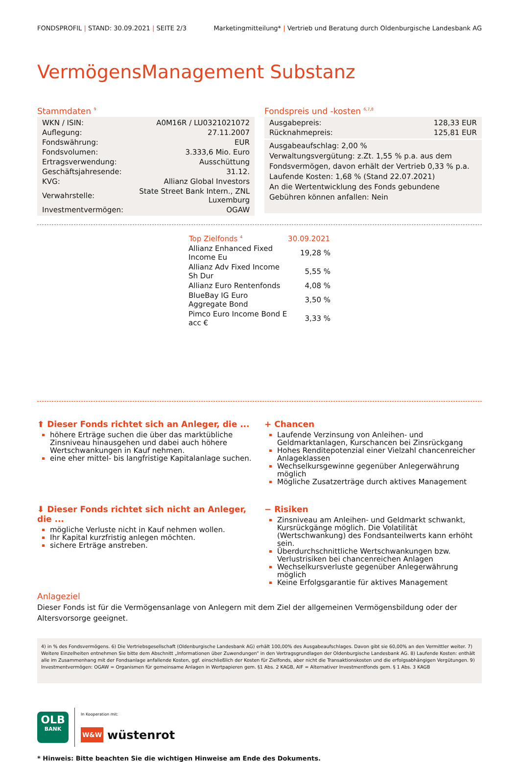FONDSPROFIL | STAND: 30.09.2021 | SEITE 2/3 Marketingmitteilung* | Vertrieb und Beratung durch Oldenburgische Landesbank AG
VermögensManagement Substanz
Stammdaten <sup>9</sup>
| WKN / ISIN: | A0M16R / LU0321021072 |
| Auflegung: | 27.11.2007 |
| Fondswährung: | EUR |
| Fondsvolumen: | 3.333,6 Mio. Euro |
| Ertragsverwendung: | Ausschüttung |
| Geschäftsjahresende: | 31.12. |
| KVG: | Allianz Global Investors |
| Verwahrstelle: | State Street Bank Intern., ZNL Luxemburg |
| Investmentvermögen: | OGAW |
Fondspreis und -kosten <sup>6,7,8</sup>
| Ausgabepreis: | 128,33 EUR |
| Rücknahmepreis: | 125,81 EUR |
Ausgabeaufschlag: 2,00 %
Verwaltungsvergütung: z.Zt. 1,55 % p.a. aus dem Fondsvermögen, davon erhält der Vertrieb 0,33 % p.a.
Laufende Kosten: 1,68 % (Stand 22.07.2021)
An die Wertentwicklung des Fonds gebundene Gebühren können anfallen: Nein
| Top Zielfonds <sup>4</sup> | 30.09.2021 |
| --- | --- |
| Allianz Enhanced Fixed Income Eu | 19,28 % |
| Allianz Adv Fixed Income Sh Dur | 5,55 % |
| Allianz Euro Rentenfonds | 4,08 % |
| BlueBay IG Euro Aggregate Bond | 3,50 % |
| Pimco Euro Income Bond E acc € | 3,33 % |
⬆ Dieser Fonds richtet sich an Anleger, die ...
höhere Erträge suchen die über das marktübliche Zinsniveau hinausgehen und dabei auch höhere Wertschwankungen in Kauf nehmen.
eine eher mittel- bis langfristige Kapitalanlage suchen.
+ Chancen
Laufende Verzinsung von Anleihen- und Geldmarktanlagen, Kurschancen bei Zinsrückgang
Hohes Renditepotenzial einer Vielzahl chancenreicher Anlageklassen
Wechselkursgewinne gegenüber Anlegerwährung möglich
Mögliche Zusatzerträge durch aktives Management
⬇ Dieser Fonds richtet sich nicht an Anleger, die ...
mögliche Verluste nicht in Kauf nehmen wollen.
Ihr Kapital kurzfristig anlegen möchten.
sichere Erträge anstreben.
− Risiken
Zinsniveau am Anleihen- und Geldmarkt schwankt, Kursrückgänge möglich. Die Volatilität (Wertschwankung) des Fondsanteilwerts kann erhöht sein.
Überdurchschnittliche Wertschwankungen bzw. Verlustrisiken bei chancenreichen Anlagen
Wechselkursverluste gegenüber Anlegerwährung möglich
Keine Erfolgsgarantie für aktives Management
Anlageziel
Dieser Fonds ist für die Vermögensanlage von Anlegern mit dem Ziel der allgemeinen Vermögensbildung oder der Altersvorsorge geeignet.
4) in % des Fondsvermögens. 6) Die Vertriebsgesellschaft (Oldenburgische Landesbank AG) erhält 100,00% des Ausgabeaufschlages. Davon gibt sie 60,00% an den Vermittler weiter. 7) Weitere Einzelheiten entnehmen Sie bitte dem Abschnitt „Informationen über Zuwendungen“ in den Vertragsgrundlagen der Oldenburgische Landesbank AG. 8) Laufende Kosten: enthält alle im Zusammenhang mit der Fondsanlage anfallende Kosten, ggf. einschließlich der Kosten für Zielfonds, aber nicht die Transaktionskosten und die erfolgsabhängigen Vergütungen. 9) Investmentvermögen: OGAW = Organismen für gemeinsame Anlagen in Wertpapieren gem. §1 Abs. 2 KAGB, AIF = Alternativer Investmentfonds gem. § 1 Abs. 3 KAGB
OLB
BANK
In Kooperation mit:
W&W wüstenrot
* Hinweis: Bitte beachten Sie die wichtigen Hinweise am Ende des Dokuments.